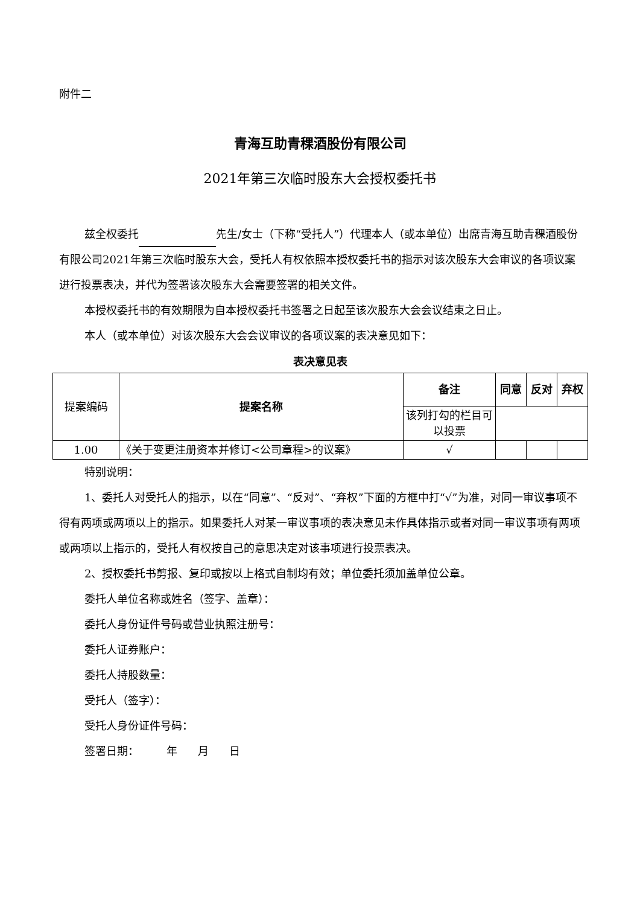附件二
青海互助青稞酒股份有限公司
2021年第三次临时股东大会授权委托书
兹全权委托 先生/女士（下称“受托人”）代理本人（或本单位）出席青海互助青稞酒股份有限公司2021年第三次临时股东大会，受托人有权依照本授权委托书的指示对该次股东大会审议的各项议案进行投票表决，并代为签署该次股东大会需要签署的相关文件。
本授权委托书的有效期限为自本授权委托书签署之日起至该次股东大会会议结束之日止。
本人（或本单位）对该次股东大会会议审议的各项议案的表决意见如下：
表决意见表
| 提案编码 | 提案名称 | 备注 | 同意 | 反对 | 弃权 |
| | | 该列打勾的栏目可以投票 | | | |
| 1.00 | 《关于变更注册资本并修订<公司章程>的议案》 | √ | | | |
特别说明：
1、委托人对受托人的指示，以在“同意”、“反对”、“弃权”下面的方框中打“√”为准，对同一审议事项不得有两项或两项以上的指示。如果委托人对某一审议事项的表决意见未作具体指示或者对同一审议事项有两项或两项以上指示的，受托人有权按自己的意思决定对该事项进行投票表决。
2、授权委托书剪报、复印或按以上格式自制均有效；单位委托须加盖单位公章。
委托人单位名称或姓名（签字、盖章）：
委托人身份证件号码或营业执照注册号：
委托人证券账户：
委托人持股数量：
受托人（签字）：
受托人身份证件号码：
签署日期： 年 月 日